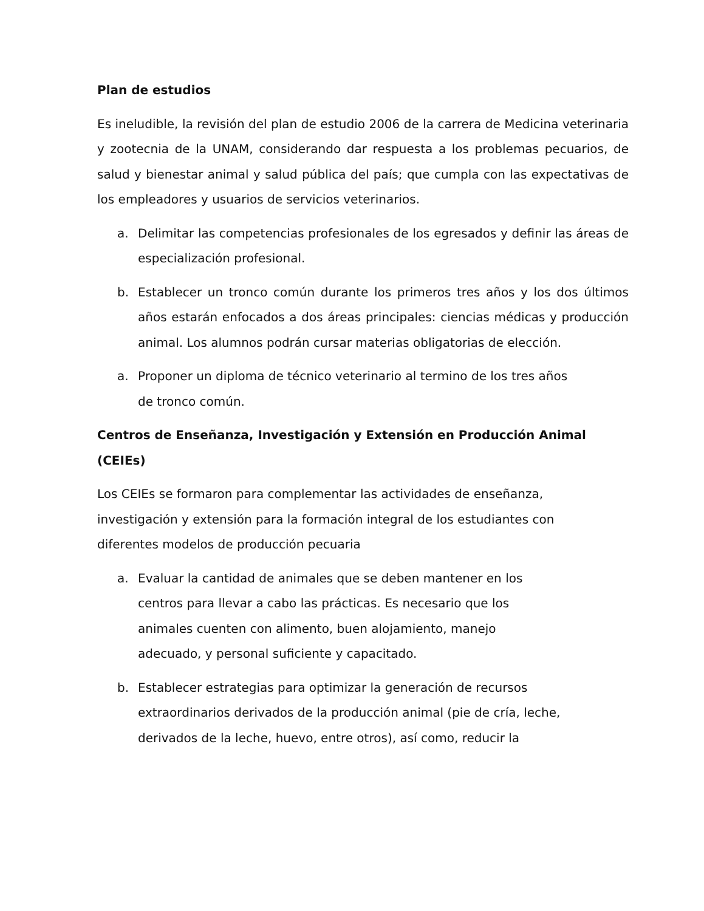Plan de estudios
Es ineludible, la revisión del plan de estudio 2006 de la carrera de Medicina veterinaria y zootecnia de la UNAM, considerando dar respuesta a los problemas pecuarios, de salud y bienestar animal y salud pública del país; que cumpla con las expectativas de los empleadores y usuarios de servicios veterinarios.
a. Delimitar las competencias profesionales de los egresados y definir las áreas de especialización profesional.
b. Establecer un tronco común durante los primeros tres años y los dos últimos años estarán enfocados a dos áreas principales: ciencias médicas y producción animal. Los alumnos podrán cursar materias obligatorias de elección.
a. Proponer un diploma de técnico veterinario al termino de los tres años de tronco común.
Centros de Enseñanza, Investigación y Extensión en Producción Animal (CEIEs)
Los CEIEs se formaron para complementar las actividades de enseñanza, investigación y extensión para la formación integral de los estudiantes con diferentes modelos de producción pecuaria
a. Evaluar la cantidad de animales que se deben mantener en los centros para llevar a cabo las prácticas. Es necesario que los animales cuenten con alimento, buen alojamiento, manejo adecuado, y personal suficiente y capacitado.
b. Establecer estrategias para optimizar la generación de recursos extraordinarios derivados de la producción animal (pie de cría, leche, derivados de la leche, huevo, entre otros), así como, reducir la